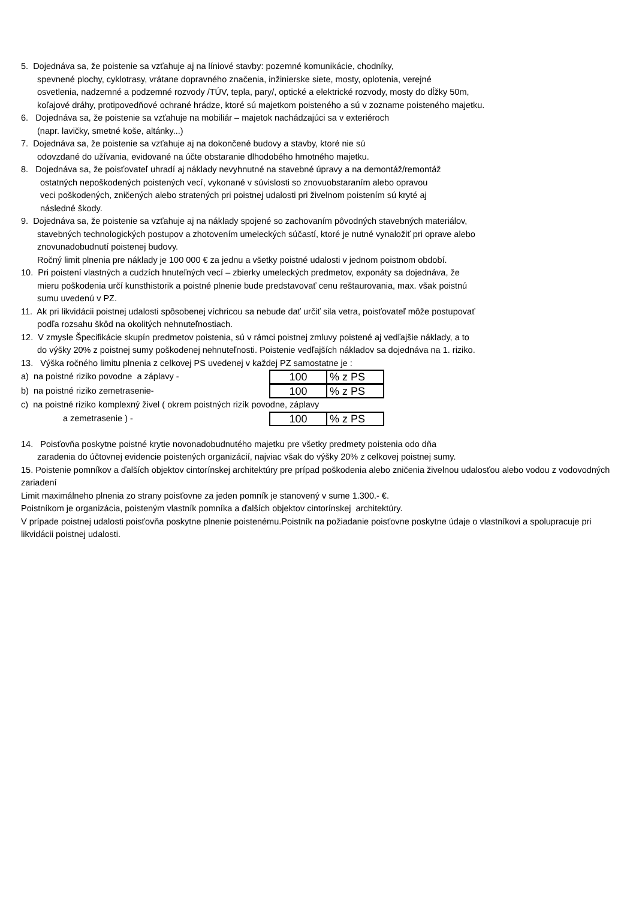5. Dojednáva sa, že poistenie sa vzťahuje aj na líniové stavby: pozemné komunikácie, chodníky,
spevnené plochy, cyklotrasy, vrátane dopravného značenia, inžinierske siete, mosty, oplotenia, verejné
osvetlenia, nadzemné a podzemné rozvody /TÚV, tepla, pary/, optické a elektrické rozvody, mosty do dĺžky 50m,
koľajové dráhy, protipovedňové ochrané hrádze, ktoré sú majetkom poisteného a sú v zozname poisteného majetku.
6. Dojednáva sa, že poistenie sa vzťahuje na mobiliár – majetok nachádzajúci sa v exteriéroch
(napr. lavičky, smetné koše, altánky...)
7. Dojednáva sa, že poistenie sa vzťahuje aj na dokončené budovy a stavby, ktoré nie sú
odovzdané do užívania, evidované na účte obstaranie dlhodobého hmotného majetku.
8. Dojednáva sa, že poisťovateľ uhradí aj náklady nevyhnutné na stavebné úpravy a na demontáž/remontáž
ostatných nepoškodených poistených vecí, vykonané v súvislosti so znovuobstaraním alebo opravou
veci poškodených, zničených alebo stratených pri poistnej udalosti pri živelnom poistením sú kryté aj
následné škody.
9. Dojednáva sa, že poistenie sa vzťahuje aj na náklady spojené so zachovaním pôvodných stavebných materiálov,
stavebných technologických postupov a zhotovením umeleckých súčastí, ktoré je nutné vynaložiť pri oprave alebo
znovunadobudnutí poistenej budovy.
Ročný limit plnenia pre náklady je 100 000 € za jednu a všetky poistné udalosti v jednom poistnom období.
10. Pri poistení vlastných a cudzích hnuteľných vecí – zbierky umeleckých predmetov, exponáty sa dojednáva, že
mieru poškodenia určí kunsthistorik a poistné plnenie bude predstavovať cenu reštaurovania, max. však poistnú
sumu uvedenú v PZ.
11. Ak pri likvidácii poistnej udalosti spôsobenej víchricou sa nebude dať určiť sila vetra, poisťovateľ môže postupovať
podľa rozsahu škôd na okolitých nehnuteľnostiach.
12. V zmysle Špecifikácie skupín predmetov poistenia, sú v rámci poistnej zmluvy poistené aj vedľajšie náklady, a to
do výšky 20% z poistnej sumy poškodenej nehnuteľnosti. Poistenie vedľajších nákladov sa dojednáva na 1. riziko.
13. Výška ročného limitu plnenia z celkovej PS uvedenej v každej PZ samostatne je :
a) na poistné riziko povodne a záplavy -
| 100 | % z PS |
b) na poistné riziko zemetrasenie-
| 100 | % z PS |
c) na poistné riziko komplexný živel ( okrem poistných rizík povodne, záplavy
a zemetrasenie ) -
| 100 | % z PS |
14. Poisťovňa poskytne poistné krytie novonadobudnutého majetku pre všetky predmety poistenia odo dňa
zaradenia do účtovnej evidencie poistených organizácií, najviac však do výšky 20% z celkovej poistnej sumy.
15. Poistenie pomníkov a ďalších objektov cintorínskej architektúry pre prípad poškodenia alebo zničenia živelnou udalosťou alebo vodou z vodovodných zariadení
Limit maximálneho plnenia zo strany poisťovne za jeden pomník je stanovený v sume 1.300.- €.
Poistníkom je organizácia, poisteným vlastník pomníka a ďalších objektov cintorínskej architektúry.
V prípade poistnej udalosti poisťovňa poskytne plnenie poistenému.Poistník na požiadanie poisťovne poskytne údaje o vlastníkovi a spolupracuje pri likvidácii poistnej udalosti.